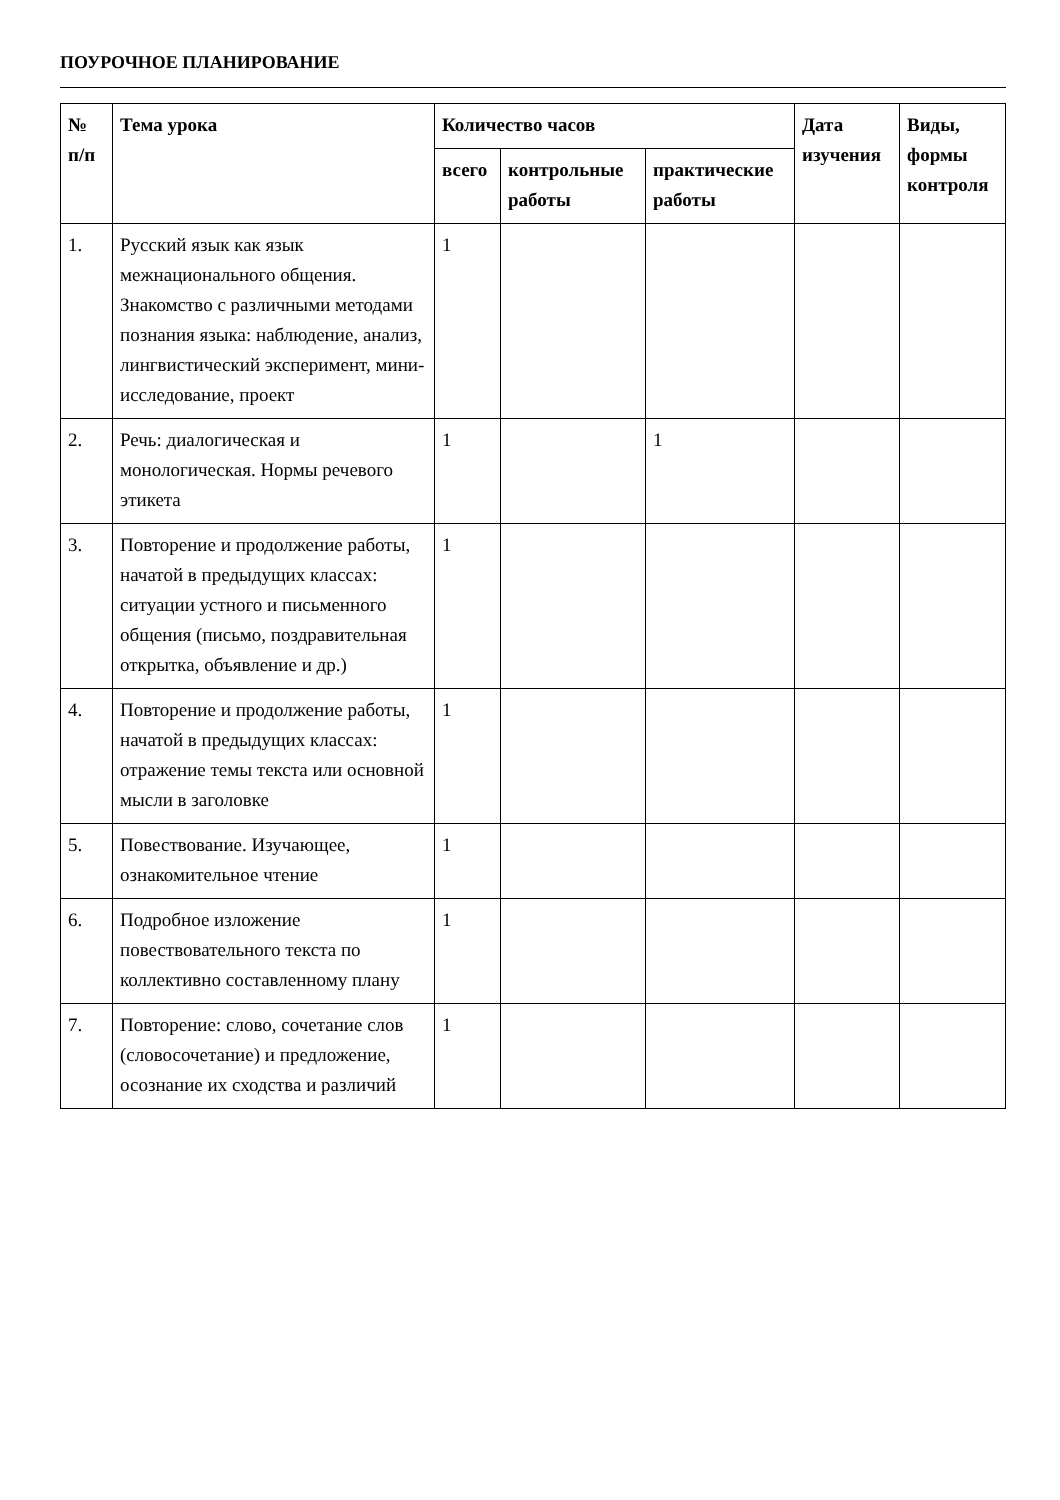ПОУРОЧНОЕ ПЛАНИРОВАНИЕ
| № п/п | Тема урока | Количество часов | | | Дата изучения | Виды, формы контроля |
| --- | --- | --- | --- | --- | --- | --- |
| | | всего | контрольные работы | практические работы | | |
| 1. | Русский язык как язык межнационального общения. Знакомство с различными методами познания языка: наблюдение, анализ, лингвистический эксперимент, мини-исследование, проект | 1 | | | | |
| 2. | Речь: диалогическая и монологическая. Нормы речевого этикета | 1 | | 1 | | |
| 3. | Повторение и продолжение работы, начатой в предыдущих классах: ситуации устного и письменного общения (письмо, поздравительная открытка, объявление и др.) | 1 | | | | |
| 4. | Повторение и продолжение работы, начатой в предыдущих классах: отражение темы текста или основной мысли в заголовке | 1 | | | | |
| 5. | Повествование. Изучающее, ознакомительное чтение | 1 | | | | |
| 6. | Подробное изложение повествовательного текста по коллективно составленному плану | 1 | | | | |
| 7. | Повторение: слово, сочетание слов (словосочетание) и предложение, осознание их сходства и различий | 1 | | | | |